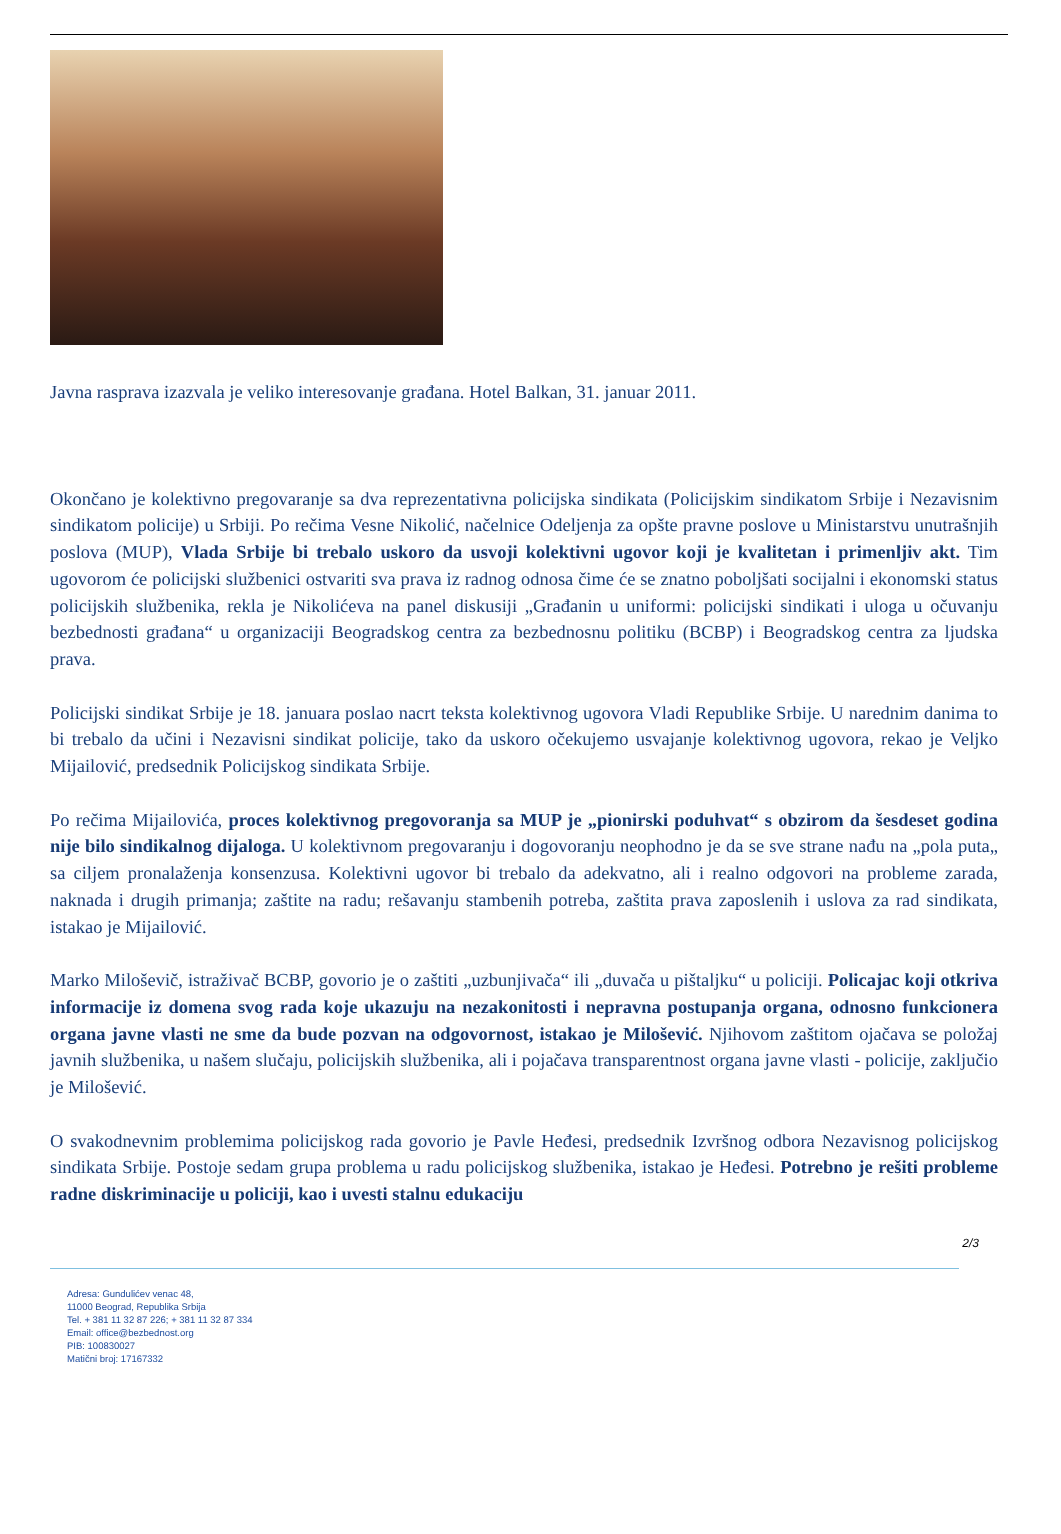Javna rasprava izazvala je veliko interesovanje građana. Hotel Balkan, 31. januar 2011.
Okončano je kolektivno pregovaranje sa dva reprezentativna policijska sindikata (Policijskim sindikatom Srbije i Nezavisnim sindikatom policije) u Srbiji. Po rečima Vesne Nikolić, načelnice Odeljenja za opšte pravne poslove u Ministarstvu unutrašnjih poslova (MUP), Vlada Srbije bi trebalo uskoro da usvoji kolektivni ugovor koji je kvalitetan i primenljiv akt. Tim ugovorom će policijski službenici ostvariti sva prava iz radnog odnosa čime će se znatno poboljšati socijalni i ekonomski status policijskih službenika, rekla je Nikolićeva na panel diskusiji „Građanin u uniformi: policijski sindikati i uloga u očuvanju bezbednosti građana“ u organizaciji Beogradskog centra za bezbednosnu politiku (BCBP) i Beogradskog centra za ljudska prava.
Policijski sindikat Srbije je 18. januara poslao nacrt teksta kolektivnog ugovora Vladi Republike Srbije. U narednim danima to bi trebalo da učini i Nezavisni sindikat policije, tako da uskoro očekujemo usvajanje kolektivnog ugovora, rekao je Veljko Mijailović, predsednik Policijskog sindikata Srbije.
Po rečima Mijailovića, proces kolektivnog pregovoranja sa MUP je „pionirski poduhvat“ s obzirom da šesdeset godina nije bilo sindikalnog dijaloga. U kolektivnom pregovaranju i dogovoranju neophodno je da se sve strane nađu na „pola puta„ sa ciljem pronalaženja konsenzusa. Kolektivni ugovor bi trebalo da adekvatno, ali i realno odgovori na probleme zarada, naknada i drugih primanja; zaštite na radu; rešavanju stambenih potreba, zaštita prava zaposlenih i uslova za rad sindikata, istakao je Mijailović.
Marko Miloševič, istraživač BCBP, govorio je o zaštiti „uzbunjivača“ ili „duvača u pištaljku“ u policiji. Policajac koji otkriva informacije iz domena svog rada koje ukazuju na nezakonitosti i nepravna postupanja organa, odnosno funkcionera organa javne vlasti ne sme da bude pozvan na odgovornost, istakao je Milošević. Njihovom zaštitom ojačava se položaj javnih službenika, u našem slučaju, policijskih službenika, ali i pojačava transparentnost organa javne vlasti - policije, zaključio je Milošević.
O svakodnevnim problemima policijskog rada govorio je Pavle Heđesi, predsednik Izvršnog odbora Nezavisnog policijskog sindikata Srbije. Postoje sedam grupa problema u radu policijskog službenika, istakao je Heđesi. Potrebno je rešiti probleme radne diskriminacije u policiji, kao i uvesti stalnu edukaciju
2/3
Adresa: Gundulićev venac 48,
11000 Beograd, Republika Srbija
Tel. + 381 11 32 87 226; + 381 11 32 87 334
Email: office@bezbednost.org
PIB: 100830027
Matični broj: 17167332